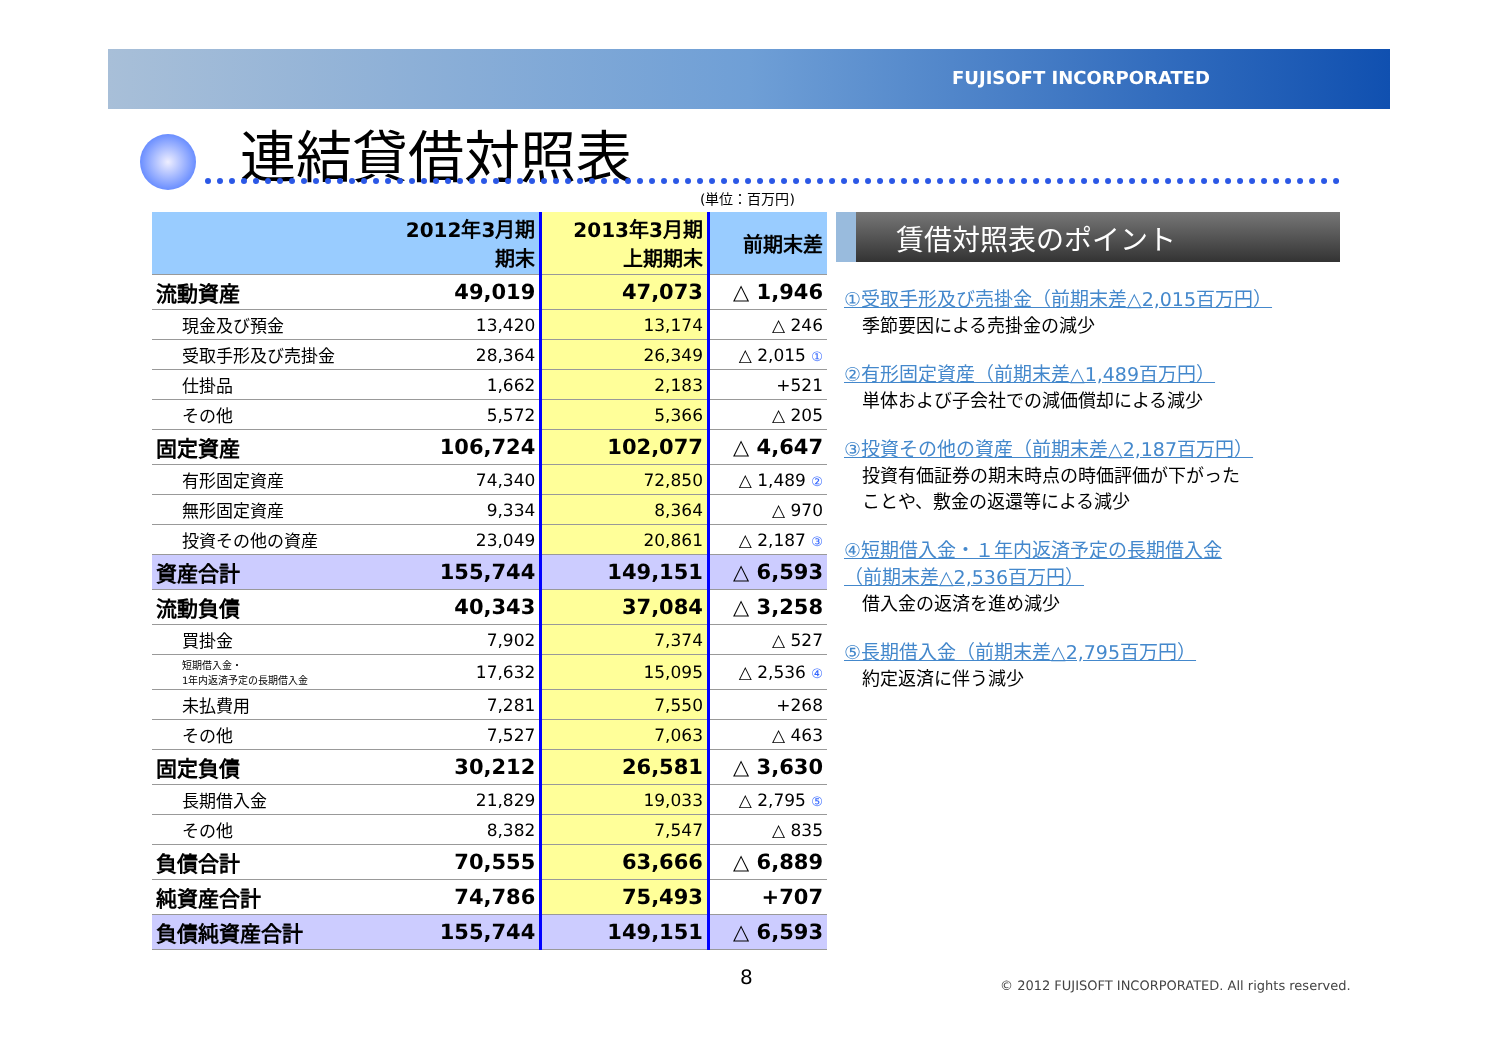FUJISOFT INCORPORATED
連結貸借対照表
(単位：百万円)
| | 2012年3月期 期末 | 2013年3月期 上期期末 | 前期末差 |
| --- | --- | --- | --- |
| 流動資産 | 49,019 | 47,073 | △ 1,946 |
| 現金及び預金 | 13,420 | 13,174 | △ 246 |
| 受取手形及び売掛金 | 28,364 | 26,349 | △ 2,015 ① |
| 仕掛品 | 1,662 | 2,183 | +521 |
| その他 | 5,572 | 5,366 | △ 205 |
| 固定資産 | 106,724 | 102,077 | △ 4,647 |
| 有形固定資産 | 74,340 | 72,850 | △ 1,489 ② |
| 無形固定資産 | 9,334 | 8,364 | △ 970 |
| 投資その他の資産 | 23,049 | 20,861 | △ 2,187 ③ |
| 資産合計 | 155,744 | 149,151 | △ 6,593 |
| 流動負債 | 40,343 | 37,084 | △ 3,258 |
| 買掛金 | 7,902 | 7,374 | △ 527 |
| 短期借入金・ 1年内返済予定の長期借入金 | 17,632 | 15,095 | △ 2,536 ④ |
| 未払費用 | 7,281 | 7,550 | +268 |
| その他 | 7,527 | 7,063 | △ 463 |
| 固定負債 | 30,212 | 26,581 | △ 3,630 |
| 長期借入金 | 21,829 | 19,033 | △ 2,795 ⑤ |
| その他 | 8,382 | 7,547 | △ 835 |
| 負債合計 | 70,555 | 63,666 | △ 6,889 |
| 純資産合計 | 74,786 | 75,493 | +707 |
| 負債純資産合計 | 155,744 | 149,151 | △ 6,593 |
賃借対照表のポイント
①受取手形及び売掛金（前期末差△2,015百万円）
　季節要因による売掛金の減少
②有形固定資産（前期末差△1,489百万円）
　単体および子会社での減価償却による減少
③投資その他の資産（前期末差△2,187百万円）
　投資有価証券の期末時点の時価評価が下がった
　ことや、敷金の返還等による減少
④短期借入金・１年内返済予定の長期借入金
（前期末差△2,536百万円）
　借入金の返済を進め減少
⑤長期借入金（前期末差△2,795百万円）
　約定返済に伴う減少
8
© 2012 FUJISOFT INCORPORATED. All rights reserved.